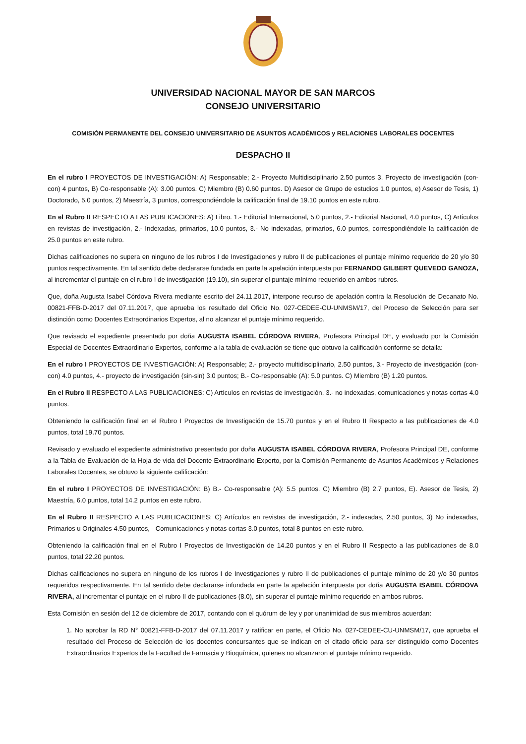UNIVERSIDAD NACIONAL MAYOR DE SAN MARCOS
CONSEJO UNIVERSITARIO
COMISIÓN PERMANENTE DEL CONSEJO UNIVERSITARIO DE ASUNTOS ACADÉMICOS y RELACIONES LABORALES DOCENTES
DESPACHO II
En el rubro I PROYECTOS DE INVESTIGACIÓN: A) Responsable; 2.- Proyecto Multidisciplinario 2.50 puntos 3. Proyecto de investigación (con-con) 4 puntos, B) Co-responsable (A): 3.00 puntos. C) Miembro (B) 0.60 puntos. D) Asesor de Grupo de estudios 1.0 puntos, e) Asesor de Tesis, 1) Doctorado, 5.0 puntos, 2) Maestría, 3 puntos, correspondiéndole la calificación final de 19.10 puntos en este rubro.
En el Rubro II RESPECTO A LAS PUBLICACIONES: A) Libro. 1.- Editorial Internacional, 5.0 puntos, 2.- Editorial Nacional, 4.0 puntos, C) Artículos en revistas de investigación, 2.- Indexadas, primarios, 10.0 puntos, 3.- No indexadas, primarios, 6.0 puntos, correspondiéndole la calificación de 25.0 puntos en este rubro.
Dichas calificaciones no supera en ninguno de los rubros I de Investigaciones y rubro II de publicaciones el puntaje mínimo requerido de 20 y/o 30 puntos respectivamente. En tal sentido debe declararse fundada en parte la apelación interpuesta por FERNANDO GILBERT QUEVEDO GANOZA, al incrementar el puntaje en el rubro I de investigación (19.10), sin superar el puntaje mínimo requerido en ambos rubros.
Que, doña Augusta Isabel Córdova Rivera mediante escrito del 24.11.2017, interpone recurso de apelación contra la Resolución de Decanato No. 00821-FFB-D-2017 del 07.11.2017, que aprueba los resultado del Oficio No. 027-CEDEE-CU-UNMSM/17, del Proceso de Selección para ser distinción como Docentes Extraordinarios Expertos, al no alcanzar el puntaje mínimo requerido.
Que revisado el expediente presentado por doña AUGUSTA ISABEL CÓRDOVA RIVERA, Profesora Principal DE, y evaluado por la Comisión Especial de Docentes Extraordinario Expertos, conforme a la tabla de evaluación se tiene que obtuvo la calificación conforme se detalla:
En el rubro I PROYECTOS DE INVESTIGACIÓN: A) Responsable; 2.- proyecto multidisciplinario, 2.50 puntos, 3.- Proyecto de investigación (con-con) 4.0 puntos, 4.- proyecto de investigación (sin-sin) 3.0 puntos; B.- Co-responsable (A): 5.0 puntos. C) Miembro (B) 1.20 puntos.
En el Rubro II RESPECTO A LAS PUBLICACIONES: C) Artículos en revistas de investigación, 3.- no indexadas, comunicaciones y notas cortas 4.0 puntos.
Obteniendo la calificación final en el Rubro I Proyectos de Investigación de 15.70 puntos y en el Rubro II Respecto a las publicaciones de 4.0 puntos, total 19.70 puntos.
Revisado y evaluado el expediente administrativo presentado por doña AUGUSTA ISABEL CÓRDOVA RIVERA, Profesora Principal DE, conforme a la Tabla de Evaluación de la Hoja de vida del Docente Extraordinario Experto, por la Comisión Permanente de Asuntos Académicos y Relaciones Laborales Docentes, se obtuvo la siguiente calificación:
En el rubro I PROYECTOS DE INVESTIGACIÓN: B) B.- Co-responsable (A): 5.5 puntos. C) Miembro (B) 2.7 puntos, E). Asesor de Tesis, 2) Maestría, 6.0 puntos, total 14.2 puntos en este rubro.
En el Rubro II RESPECTO A LAS PUBLICACIONES: C) Artículos en revistas de investigación, 2.- indexadas, 2.50 puntos, 3) No indexadas, Primarios u Originales 4.50 puntos, - Comunicaciones y notas cortas 3.0 puntos, total 8 puntos en este rubro.
Obteniendo la calificación final en el Rubro I Proyectos de Investigación de 14.20 puntos y en el Rubro II Respecto a las publicaciones de 8.0 puntos, total 22.20 puntos.
Dichas calificaciones no supera en ninguno de los rubros I de Investigaciones y rubro II de publicaciones el puntaje mínimo de 20 y/o 30 puntos requeridos respectivamente. En tal sentido debe declararse infundada en parte la apelación interpuesta por doña AUGUSTA ISABEL CÓRDOVA RIVERA, al incrementar el puntaje en el rubro II de publicaciones (8.0), sin superar el puntaje mínimo requerido en ambos rubros.
Esta Comisión en sesión del 12 de diciembre de 2017, contando con el quórum de ley y por unanimidad de sus miembros acuerdan:
1. No aprobar la RD N° 00821-FFB-D-2017 del 07.11.2017 y ratificar en parte, el Oficio No. 027-CEDEE-CU-UNMSM/17, que aprueba el resultado del Proceso de Selección de los docentes concursantes que se indican en el citado oficio para ser distinguido como Docentes Extraordinarios Expertos de la Facultad de Farmacia y Bioquímica, quienes no alcanzaron el puntaje mínimo requerido.